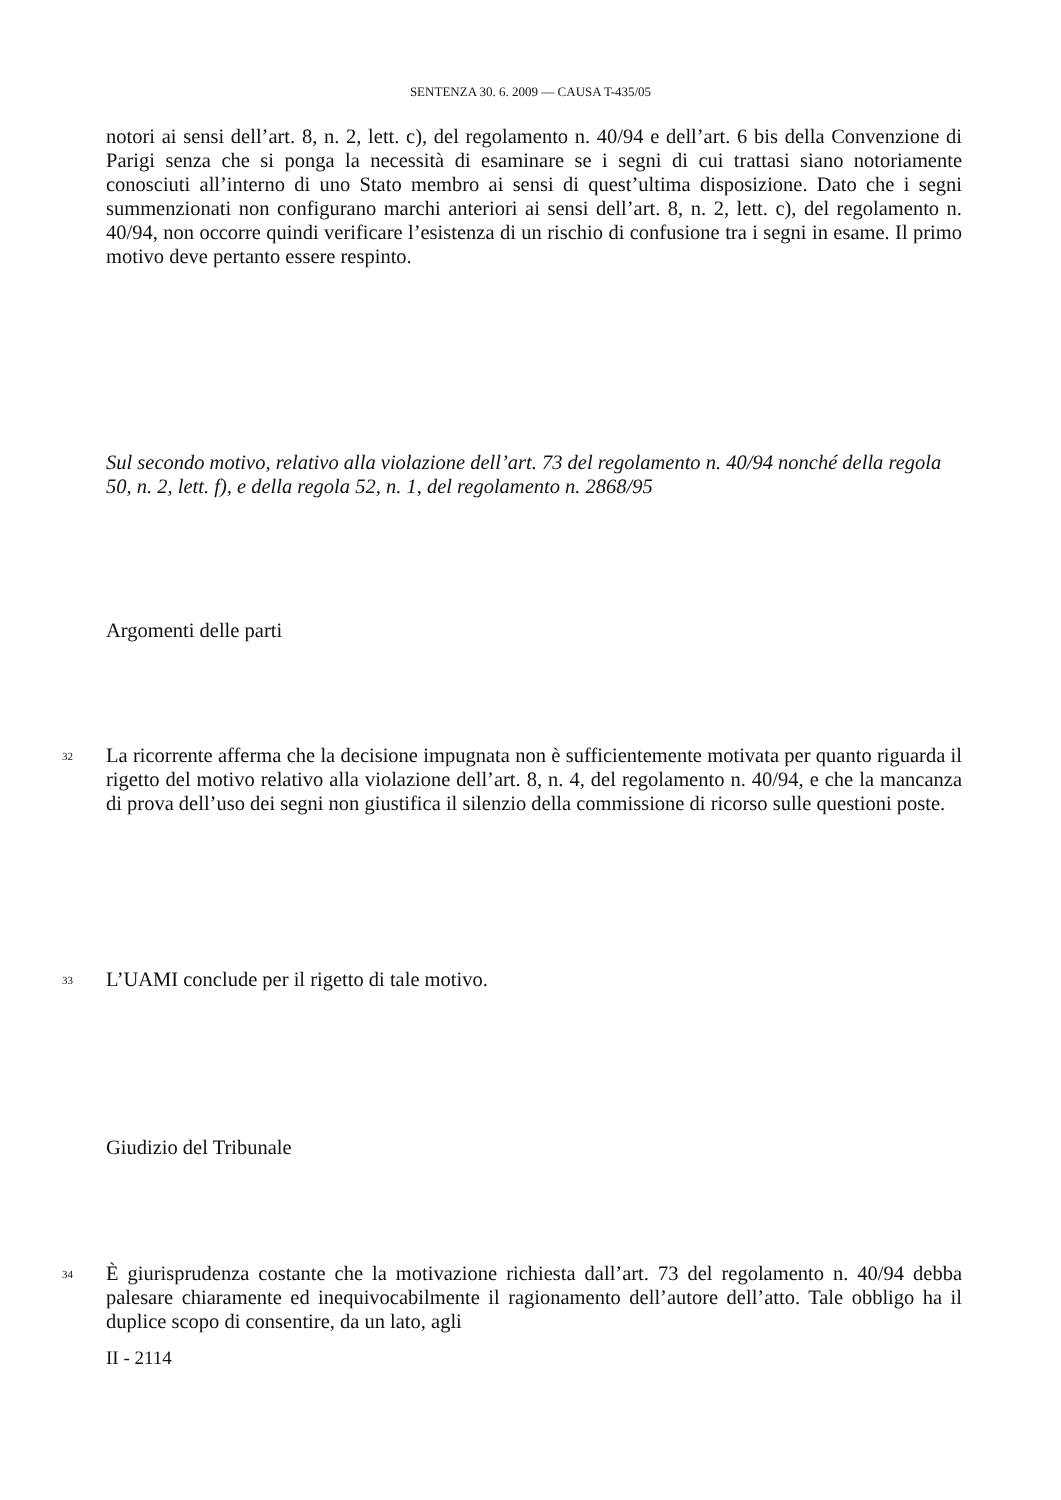SENTENZA 30. 6. 2009 — CAUSA T-435/05
notori ai sensi dell’art. 8, n. 2, lett. c), del regolamento n. 40/94 e dell’art. 6 bis della Convenzione di Parigi senza che si ponga la necessità di esaminare se i segni di cui trattasi siano notoriamente conosciuti all’interno di uno Stato membro ai sensi di quest’ultima disposizione. Dato che i segni summenzionati non configurano marchi anteriori ai sensi dell’art. 8, n. 2, lett. c), del regolamento n. 40/94, non occorre quindi verificare l’esistenza di un rischio di confusione tra i segni in esame. Il primo motivo deve pertanto essere respinto.
Sul secondo motivo, relativo alla violazione dell’art. 73 del regolamento n. 40/94 nonché della regola 50, n. 2, lett. f), e della regola 52, n. 1, del regolamento n. 2868/95
Argomenti delle parti
32
La ricorrente afferma che la decisione impugnata non è sufficientemente motivata per quanto riguarda il rigetto del motivo relativo alla violazione dell’art. 8, n. 4, del regolamento n. 40/94, e che la mancanza di prova dell’uso dei segni non giustifica il silenzio della commissione di ricorso sulle questioni poste.
33 L’UAMI conclude per il rigetto di tale motivo.
Giudizio del Tribunale
34
È giurisprudenza costante che la motivazione richiesta dall’art. 73 del regolamento n. 40/94 debba palesare chiaramente ed inequivocabilmente il ragionamento dell’autore dell’atto. Tale obbligo ha il duplice scopo di consentire, da un lato, agli
II - 2114